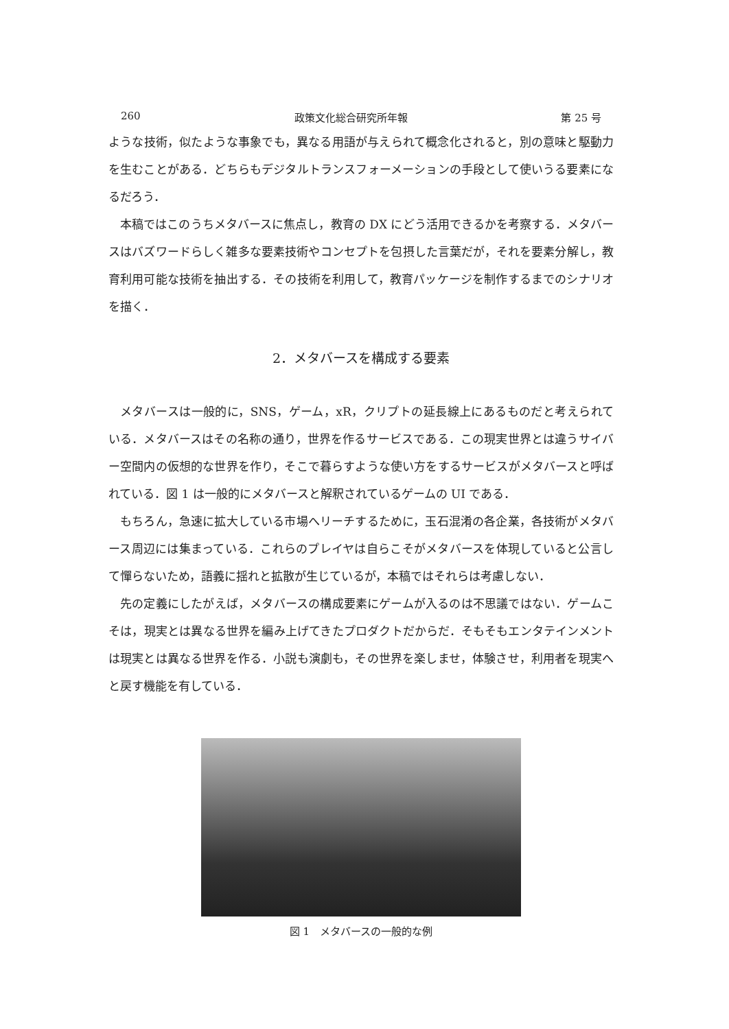260 政策文化総合研究所年報 第 25 号
ような技術，似たような事象でも，異なる用語が与えられて概念化されると，別の意味と駆動力を生むことがある．どちらもデジタルトランスフォーメーションの手段として使いうる要素になるだろう．
本稿ではこのうちメタバースに焦点し，教育の DX にどう活用できるかを考察する．メタバースはバズワードらしく雑多な要素技術やコンセプトを包摂した言葉だが，それを要素分解し，教育利用可能な技術を抽出する．その技術を利用して，教育パッケージを制作するまでのシナリオを描く．
2．メタバースを構成する要素
メタバースは一般的に，SNS，ゲーム，xR，クリプトの延長線上にあるものだと考えられている．メタバースはその名称の通り，世界を作るサービスである．この現実世界とは違うサイバー空間内の仮想的な世界を作り，そこで暮らすような使い方をするサービスがメタバースと呼ばれている．図 1 は一般的にメタバースと解釈されているゲームの UI である．
もちろん，急速に拡大している市場へリーチするために，玉石混淆の各企業，各技術がメタバース周辺には集まっている．これらのプレイヤは自らこそがメタバースを体現していると公言して憚らないため，語義に揺れと拡散が生じているが，本稿ではそれらは考慮しない．
先の定義にしたがえば，メタバースの構成要素にゲームが入るのは不思議ではない．ゲームこそは，現実とは異なる世界を編み上げてきたプロダクトだからだ．そもそもエンタテインメントは現実とは異なる世界を作る．小説も演劇も，その世界を楽しませ，体験させ，利用者を現実へと戻す機能を有している．
図 1　メタバースの一般的な例